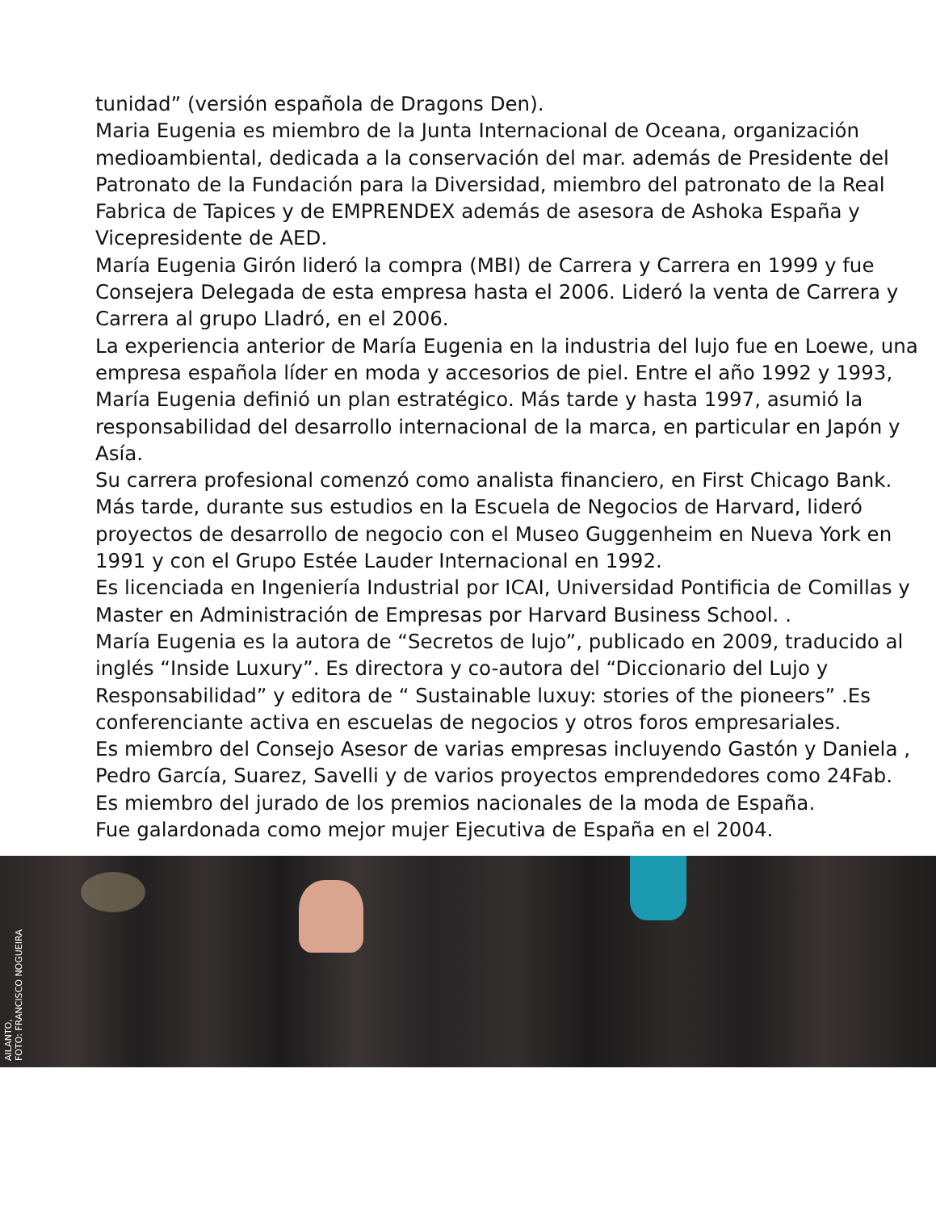tunidad” (versión española de Dragons Den).
Maria Eugenia es miembro de la Junta Internacional de Oceana, organización medioambiental, dedicada a la conservación del mar. además de Presidente del Patronato de la Fundación para la Diversidad, miembro del patronato de la Real Fabrica de Tapices y de EMPRENDEX además de asesora de Ashoka España y Vicepresidente de AED.
María Eugenia Girón lideró la compra (MBI) de Carrera y Carrera en 1999 y fue Consejera Delegada de esta empresa hasta el 2006. Lideró la venta de Carrera y Carrera al grupo Lladró, en el 2006.
La experiencia anterior de María Eugenia en la industria del lujo fue en Loewe, una empresa española líder en moda y accesorios de piel. Entre el año 1992 y 1993, María Eugenia definió un plan estratégico. Más tarde y hasta 1997, asumió la responsabilidad del desarrollo internacional de la marca, en particular en Japón y Asía.
Su carrera profesional comenzó como analista financiero, en First Chicago Bank. Más tarde, durante sus estudios en la Escuela de Negocios de Harvard, lideró proyectos de desarrollo de negocio con el Museo Guggenheim en Nueva York en 1991 y con el Grupo Estée Lauder Internacional en 1992.
Es licenciada en Ingeniería Industrial por ICAI, Universidad Pontificia de Comillas y Master en Administración de Empresas por Harvard Business School. .
María Eugenia es la autora de “Secretos de lujo”, publicado en 2009, traducido al inglés “Inside Luxury”. Es directora y co-autora del “Diccionario del Lujo y Responsabilidad” y editora de “ Sustainable luxuy: stories of the pioneers” .Es conferenciante activa en escuelas de negocios y otros foros empresariales.
Es miembro del Consejo Asesor de varias empresas incluyendo Gastón y Daniela , Pedro García, Suarez, Savelli y de varios proyectos emprendedores como 24Fab. Es miembro del jurado de los premios nacionales de la moda de España.
Fue galardonada como mejor mujer Ejecutiva de España en el 2004.
AILANTO,
FOTO: FRANCISCO NOGUEIRA